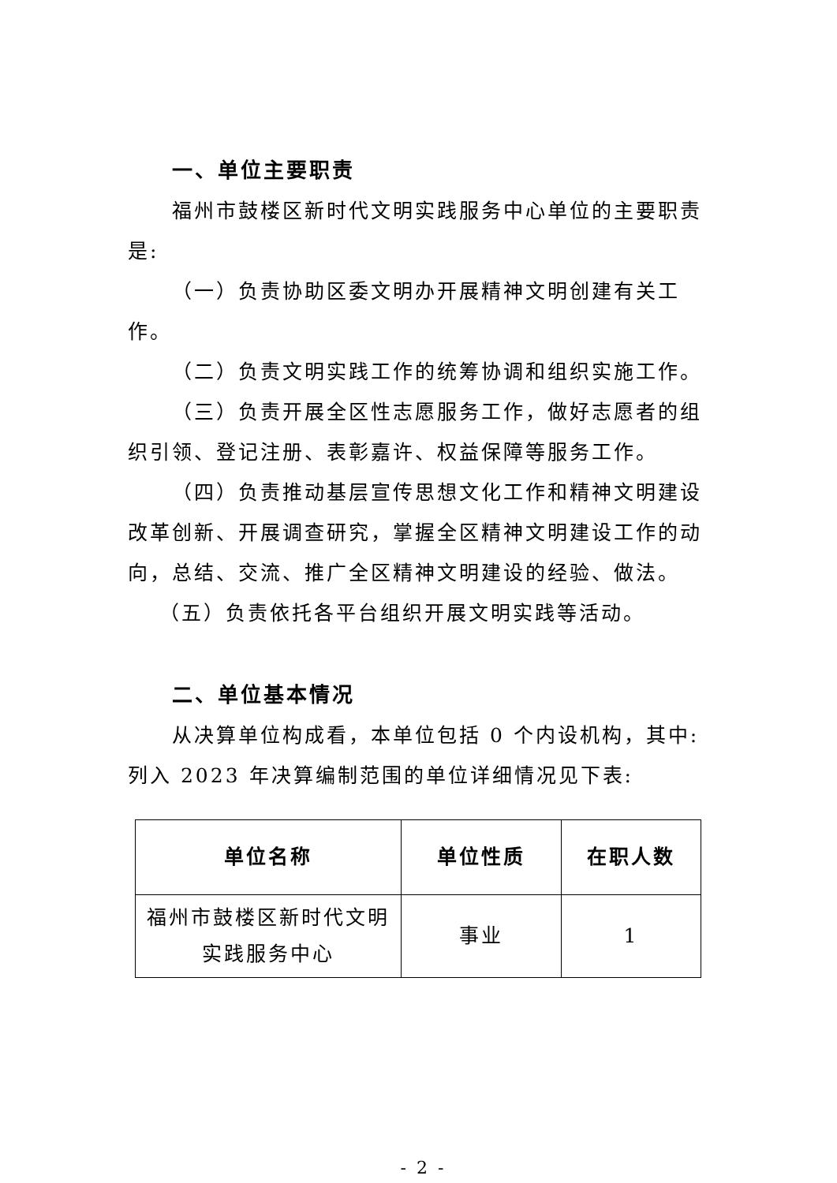一、单位主要职责
福州市鼓楼区新时代文明实践服务中心单位的主要职责是:
（一）负责协助区委文明办开展精神文明创建有关工作。
（二）负责文明实践工作的统筹协调和组织实施工作。
（三）负责开展全区性志愿服务工作，做好志愿者的组织引领、登记注册、表彰嘉许、权益保障等服务工作。
（四）负责推动基层宣传思想文化工作和精神文明建设改革创新、开展调查研究，掌握全区精神文明建设工作的动向，总结、交流、推广全区精神文明建设的经验、做法。
（五）负责依托各平台组织开展文明实践等活动。
二、单位基本情况
从决算单位构成看，本单位包括 0 个内设机构，其中:列入 2023 年决算编制范围的单位详细情况见下表:
| 单位名称 | 单位性质 | 在职人数 |
| --- | --- | --- |
| 福州市鼓楼区新时代文明实践服务中心 | 事业 | 1 |
- 2 -